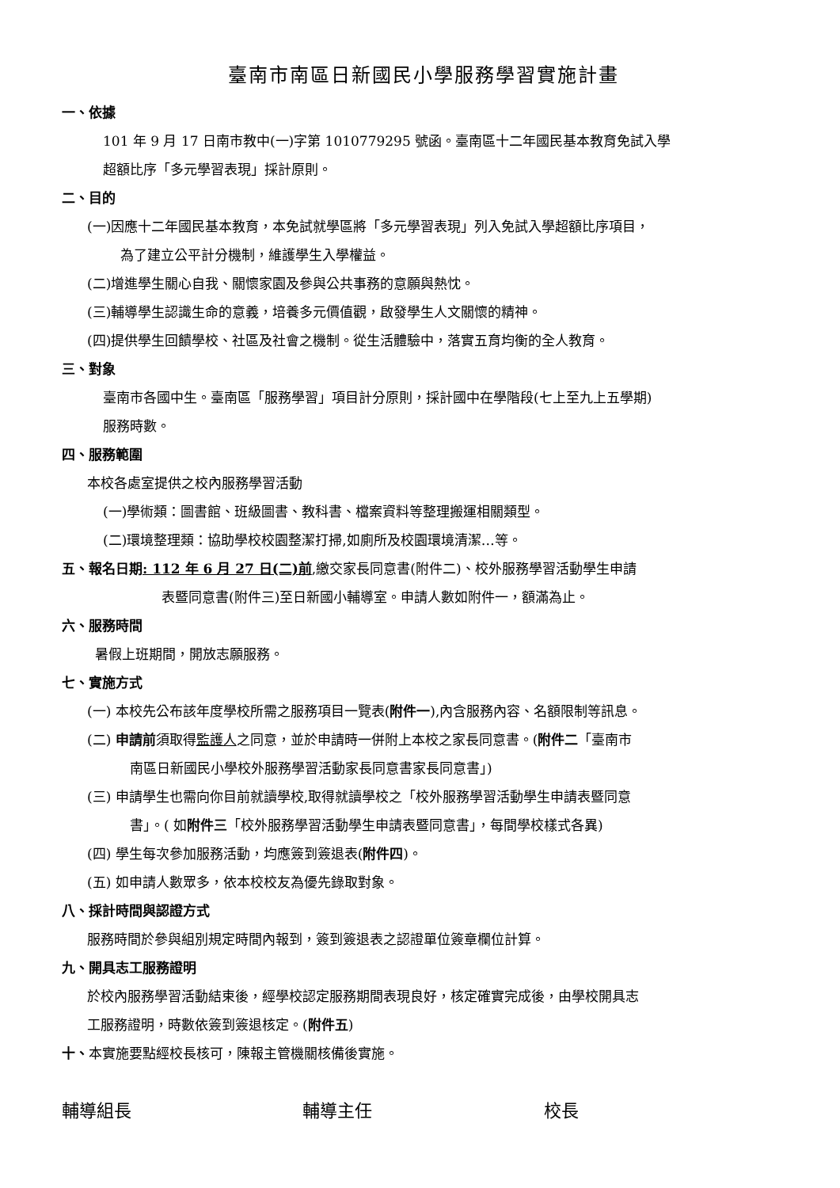臺南市南區日新國民小學服務學習實施計畫
一、依據
101 年 9 月 17 日南市教中(一)字第 1010779295 號函。臺南區十二年國民基本教育免試入學
超額比序「多元學習表現」採計原則。
二、目的
(一)因應十二年國民基本教育，本免試就學區將「多元學習表現」列入免試入學超額比序項目，
為了建立公平計分機制，維護學生入學權益。
(二)增進學生關心自我、關懷家園及參與公共事務的意願與熱忱。
(三)輔導學生認識生命的意義，培養多元價值觀，啟發學生人文關懷的精神。
(四)提供學生回饋學校、社區及社會之機制。從生活體驗中，落實五育均衡的全人教育。
三、對象
臺南市各國中生。臺南區「服務學習」項目計分原則，採計國中在學階段(七上至九上五學期)
服務時數。
四、服務範圍
本校各處室提供之校內服務學習活動
(一)學術類：圖書館、班級圖書、教科書、檔案資料等整理搬運相關類型。
(二)環境整理類：協助學校校園整潔打掃,如廁所及校園環境清潔…等。
五、報名日期: 112 年 6 月 27 日(二)前,繳交家長同意書(附件二)、校外服務學習活動學生申請
表暨同意書(附件三)至日新國小輔導室。申請人數如附件一，額滿為止。
六、服務時間
暑假上班期間，開放志願服務。
七、實施方式
(一) 本校先公布該年度學校所需之服務項目一覽表(附件一),內含服務內容、名額限制等訊息。
(二) 申請前須取得監護人之同意，並於申請時一併附上本校之家長同意書。(附件二「臺南市
南區日新國民小學校外服務學習活動家長同意書家長同意書」)
(三) 申請學生也需向你目前就讀學校,取得就讀學校之「校外服務學習活動學生申請表暨同意
書」。( 如附件三「校外服務學習活動學生申請表暨同意書」，每間學校樣式各異)
(四) 學生每次參加服務活動，均應簽到簽退表(附件四)。
(五) 如申請人數眾多，依本校校友為優先錄取對象。
八、採計時間與認證方式
服務時間於參與組別規定時間內報到，簽到簽退表之認證單位簽章欄位計算。
九、開具志工服務證明
於校內服務學習活動結束後，經學校認定服務期間表現良好，核定確實完成後，由學校開具志
工服務證明，時數依簽到簽退核定。(附件五)
十、本實施要點經校長核可，陳報主管機關核備後實施。
輔導組長 輔導主任 校長